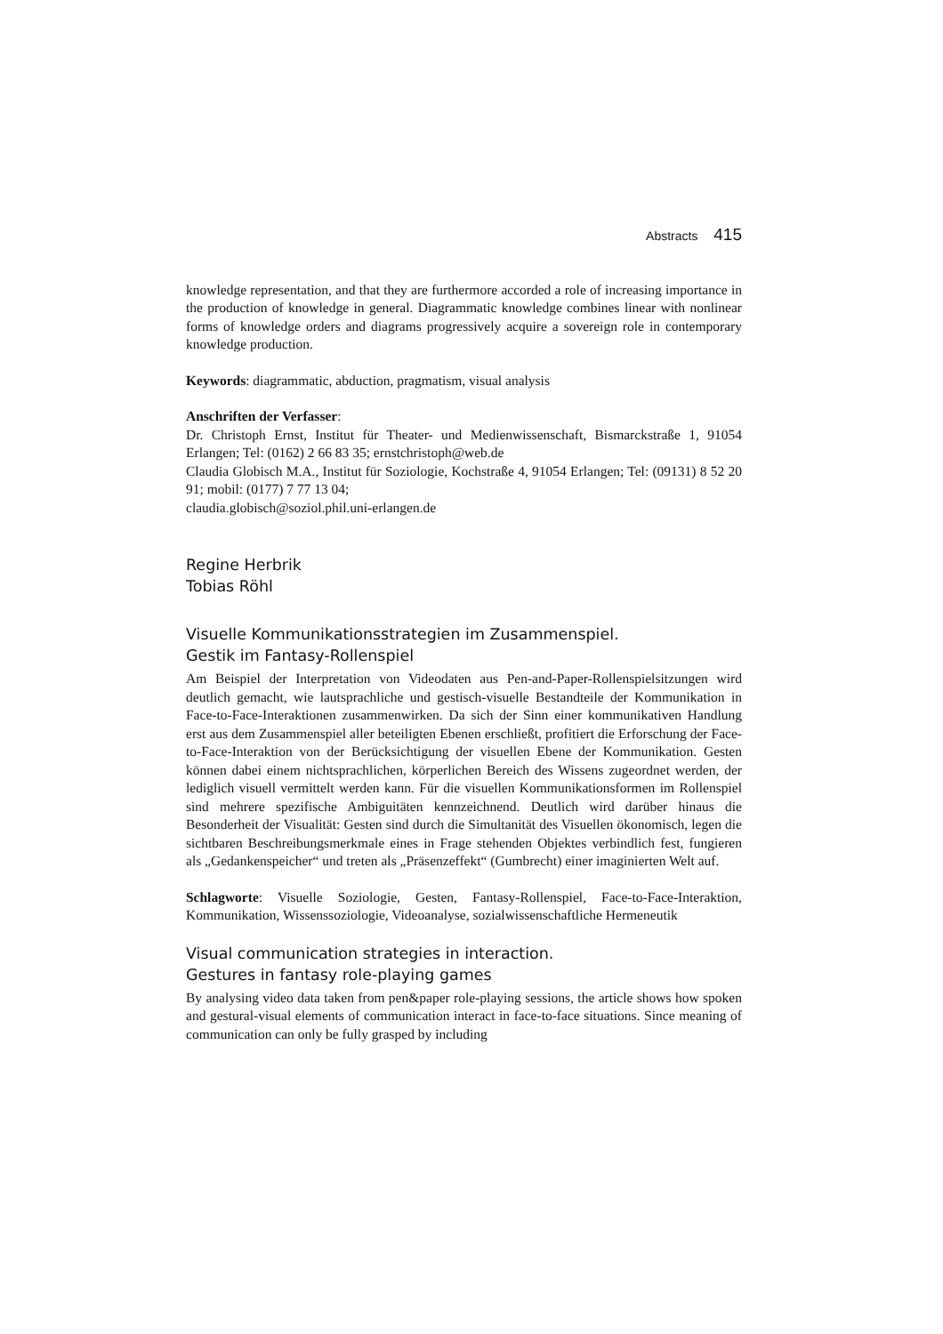Abstracts 415
knowledge representation, and that they are furthermore accorded a role of increasing importance in the production of knowledge in general. Diagrammatic knowledge combines linear with nonlinear forms of knowledge orders and diagrams progressively acquire a sovereign role in contemporary knowledge production.
Keywords: diagrammatic, abduction, pragmatism, visual analysis
Anschriften der Verfasser:
Dr. Christoph Ernst, Institut für Theater- und Medienwissenschaft, Bismarckstraße 1, 91054 Erlangen; Tel: (0162) 2 66 83 35; ernstchristoph@web.de
Claudia Globisch M.A., Institut für Soziologie, Kochstraße 4, 91054 Erlangen; Tel: (09131) 8 52 20 91; mobil: (0177) 7 77 13 04;
claudia.globisch@soziol.phil.uni-erlangen.de
Regine Herbrik
Tobias Röhl
Visuelle Kommunikationsstrategien im Zusammenspiel.
Gestik im Fantasy-Rollenspiel
Am Beispiel der Interpretation von Videodaten aus Pen-and-Paper-Rollenspielsitzungen wird deutlich gemacht, wie lautsprachliche und gestisch-visuelle Bestandteile der Kommunikation in Face-to-Face-Interaktionen zusammenwirken. Da sich der Sinn einer kommunikativen Handlung erst aus dem Zusammenspiel aller beteiligten Ebenen erschließt, profitiert die Erforschung der Face-to-Face-Interaktion von der Berücksichtigung der visuellen Ebene der Kommunikation. Gesten können dabei einem nichtsprachlichen, körperlichen Bereich des Wissens zugeordnet werden, der lediglich visuell vermittelt werden kann. Für die visuellen Kommunikationsformen im Rollenspiel sind mehrere spezifische Ambiguitäten kennzeichnend. Deutlich wird darüber hinaus die Besonderheit der Visualität: Gesten sind durch die Simultanität des Visuellen ökonomisch, legen die sichtbaren Beschreibungsmerkmale eines in Frage stehenden Objektes verbindlich fest, fungieren als „Gedankenspeicher“ und treten als „Präsenzeffekt“ (Gumbrecht) einer imaginierten Welt auf.
Schlagworte: Visuelle Soziologie, Gesten, Fantasy-Rollenspiel, Face-to-Face-Interaktion, Kommunikation, Wissenssoziologie, Videoanalyse, sozialwissenschaftliche Hermeneutik
Visual communication strategies in interaction.
Gestures in fantasy role-playing games
By analysing video data taken from pen&paper role-playing sessions, the article shows how spoken and gestural-visual elements of communication interact in face-to-face situations. Since meaning of communication can only be fully grasped by including